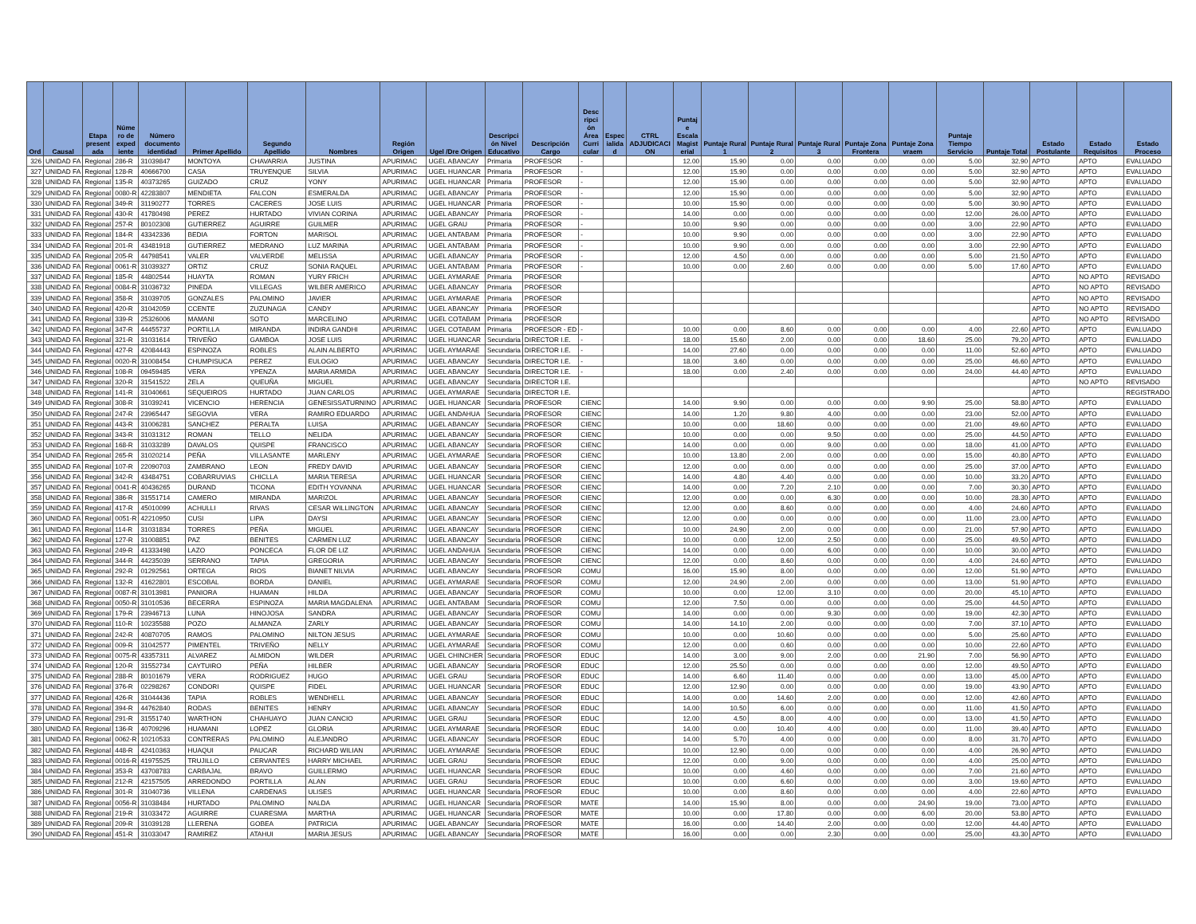| Ord | Causal | Etapa present ada | Núme ro de exped iente | Número documento identidad | Primer Apellido | Segundo Apellido | Nombres | Región Origen | Ugel /Dre Origen | Descripci ón Nivel Educativo | Descripción Cargo | Desc ripci ón Área Curri cular | Espec ialida d | CTRL ADJUDICACI ON | Puntaj e Escala Magist erial | Puntaje Rural 1 | Puntaje Rural 2 | Puntaje Rural 3 | Puntaje Zona Frontera | Puntaje Zona vraem | Puntaje Tiempo Servicio | Puntaje Total | Estado Postulante | Estado Requisitos | Estado Proceso |
| --- | --- | --- | --- | --- | --- | --- | --- | --- | --- | --- | --- | --- | --- | --- | --- | --- | --- | --- | --- | --- | --- | --- | --- | --- | --- |
| 326 | UNIDAD FA | Regional | 286-R | 31039847 | MONTOYA | CHAVARRIA | JUSTINA | APURIMAC | UGEL ABANCAY | Primaria | PROFESOR | - | | | 12.00 | 15.90 | 0.00 | 0.00 | 0.00 | 0.00 | 5.00 | 32.90 | APTO | APTO | EVALUADO |
| 327 | UNIDAD FA | Regional | 128-R | 40666700 | CASA | TRUYENQUE | SILVIA | APURIMAC | UGEL HUANCAR | Primaria | PROFESOR | - | | | 12.00 | 15.90 | 0.00 | 0.00 | 0.00 | 0.00 | 5.00 | 32.90 | APTO | APTO | EVALUADO |
| 328 | UNIDAD FA | Regional | 135-R | 40373265 | GUIZADO | CRUZ | YONY | APURIMAC | UGEL HUANCAR | Primaria | PROFESOR | - | | | 12.00 | 15.90 | 0.00 | 0.00 | 0.00 | 0.00 | 5.00 | 32.90 | APTO | APTO | EVALUADO |
| 329 | UNIDAD FA | Regional | 0080-R | 42283807 | MENDIETA | FALCON | ESMERALDA | APURIMAC | UGEL ABANCAY | Primaria | PROFESOR | - | | | 12.00 | 15.90 | 0.00 | 0.00 | 0.00 | 0.00 | 5.00 | 32.90 | APTO | APTO | EVALUADO |
| 330 | UNIDAD FA | Regional | 349-R | 31190277 | TORRES | CACERES | JOSE LUIS | APURIMAC | UGEL HUANCAR | Primaria | PROFESOR | - | | | 10.00 | 15.90 | 0.00 | 0.00 | 0.00 | 0.00 | 5.00 | 30.90 | APTO | APTO | EVALUADO |
| 331 | UNIDAD FA | Regional | 430-R | 41780498 | PEREZ | HURTADO | VIVIAN CORINA | APURIMAC | UGEL ABANCAY | Primaria | PROFESOR | - | | | 14.00 | 0.00 | 0.00 | 0.00 | 0.00 | 0.00 | 12.00 | 26.00 | APTO | APTO | EVALUADO |
| 332 | UNIDAD FA | Regional | 257-R | 80102308 | GUTIERREZ | AGUIRRE | GUILMER | APURIMAC | UGEL GRAU | Primaria | PROFESOR | - | | | 10.00 | 9.90 | 0.00 | 0.00 | 0.00 | 0.00 | 3.00 | 22.90 | APTO | APTO | EVALUADO |
| 333 | UNIDAD FA | Regional | 184-R | 43342336 | BEDIA | FORTON | MARISOL | APURIMAC | UGEL ANTABAM | Primaria | PROFESOR | - | | | 10.00 | 9.90 | 0.00 | 0.00 | 0.00 | 0.00 | 3.00 | 22.90 | APTO | APTO | EVALUADO |
| 334 | UNIDAD FA | Regional | 201-R | 43481918 | GUTIERREZ | MEDRANO | LUZ MARINA | APURIMAC | UGEL ANTABAM | Primaria | PROFESOR | - | | | 10.00 | 9.90 | 0.00 | 0.00 | 0.00 | 0.00 | 3.00 | 22.90 | APTO | APTO | EVALUADO |
| 335 | UNIDAD FA | Regional | 205-R | 44798541 | VALER | VALVERDE | MELISSA | APURIMAC | UGEL ABANCAY | Primaria | PROFESOR | - | | | 12.00 | 4.50 | 0.00 | 0.00 | 0.00 | 0.00 | 5.00 | 21.50 | APTO | APTO | EVALUADO |
| 336 | UNIDAD FA | Regional | 0061-R | 31039327 | ORTIZ | CRUZ | SONIA RAQUEL | APURIMAC | UGEL ANTABAM | Primaria | PROFESOR | - | | | 10.00 | 0.00 | 2.60 | 0.00 | 0.00 | 0.00 | 5.00 | 17.60 | APTO | APTO | EVALUADO |
| 337 | UNIDAD FA | Regional | 185-R | 44802544 | HUAYTA | ROMAN | YURY FRICH | APURIMAC | UGEL AYMARAE | Primaria | PROFESOR | | | | | | | | | | | | APTO | NO APTO | REVISADO |
| 338 | UNIDAD FA | Regional | 0084-R | 31036732 | PINEDA | VILLEGAS | WILBER AMERICO | APURIMAC | UGEL ABANCAY | Primaria | PROFESOR | | | | | | | | | | | | APTO | NO APTO | REVISADO |
| 339 | UNIDAD FA | Regional | 358-R | 31039705 | GONZALES | PALOMINO | JAVIER | APURIMAC | UGEL AYMARAE | Primaria | PROFESOR | | | | | | | | | | | | APTO | NO APTO | REVISADO |
| 340 | UNIDAD FA | Regional | 420-R | 31042059 | CCENTE | ZUZUNAGA | CANDY | APURIMAC | UGEL ABANCAY | Primaria | PROFESOR | | | | | | | | | | | | APTO | NO APTO | REVISADO |
| 341 | UNIDAD FA | Regional | 339-R | 25326006 | MAMANI | SOTO | MARCELINO | APURIMAC | UGEL COTABAM | Primaria | PROFESOR | | | | | | | | | | | | APTO | NO APTO | REVISADO |
| 342 | UNIDAD FA | Regional | 347-R | 44455737 | PORTILLA | MIRANDA | INDIRA GANDHI | APURIMAC | UGEL COTABAM | Primaria | PROFESOR - ED | - | | | 10.00 | 0.00 | 8.60 | 0.00 | 0.00 | 0.00 | 4.00 | 22.60 | APTO | APTO | EVALUADO |
| 343 | UNIDAD FA | Regional | 321-R | 31031614 | TRIVEÑO | GAMBOA | JOSE LUIS | APURIMAC | UGEL HUANCAR | Secundaria | DIRECTOR I.E. | - | | | 18.00 | 15.60 | 2.00 | 0.00 | 0.00 | 18.60 | 25.00 | 79.20 | APTO | APTO | EVALUADO |
| 344 | UNIDAD FA | Regional | 427-R | 42084443 | ESPINOZA | ROBLES | ALAIN ALBERTO | APURIMAC | UGEL AYMARAE | Secundaria | DIRECTOR I.E. | - | | | 14.00 | 27.60 | 0.00 | 0.00 | 0.00 | 0.00 | 11.00 | 52.60 | APTO | APTO | EVALUADO |
| 345 | UNIDAD FA | Regional | 0020-R | 31008454 | CHUMPISUCA | PEREZ | EULOGIO | APURIMAC | UGEL ABANCAY | Secundaria | DIRECTOR I.E. | - | | | 18.00 | 3.60 | 0.00 | 0.00 | 0.00 | 0.00 | 25.00 | 46.60 | APTO | APTO | EVALUADO |
| 346 | UNIDAD FA | Regional | 108-R | 09459485 | VERA | YPENZA | MARIA ARMIDA | APURIMAC | UGEL ABANCAY | Secundaria | DIRECTOR I.E. | - | | | 18.00 | 0.00 | 2.40 | 0.00 | 0.00 | 0.00 | 24.00 | 44.40 | APTO | APTO | EVALUADO |
| 347 | UNIDAD FA | Regional | 320-R | 31541522 | ZELA | QUEUÑA | MIGUEL | APURIMAC | UGEL ABANCAY | Secundaria | DIRECTOR I.E. | | | | | | | | | | | | APTO | NO APTO | REVISADO |
| 348 | UNIDAD FA | Regional | 141-R | 31040661 | SEQUEIROS | HURTADO | JUAN CARLOS | APURIMAC | UGEL AYMARAE | Secundaria | DIRECTOR I.E. | | | | | | | | | | | | APTO | | REGISTRADO |
| 349 | UNIDAD FA | Regional | 308-R | 31039241 | VICENCIO | HERENCIA | GENESISSATURNINO | APURIMAC | UGEL HUANCAR | Secundaria | PROFESOR | CIENC | | | 14.00 | 9.90 | 0.00 | 0.00 | 0.00 | 9.90 | 25.00 | 58.80 | APTO | APTO | EVALUADO |
| 350 | UNIDAD FA | Regional | 247-R | 23965447 | SEGOVIA | VERA | RAMIRO EDUARDO | APURIMAC | UGEL ANDAHUA | Secundaria | PROFESOR | CIENC | | | 14.00 | 1.20 | 9.80 | 4.00 | 0.00 | 0.00 | 23.00 | 52.00 | APTO | APTO | EVALUADO |
| 351 | UNIDAD FA | Regional | 443-R | 31006281 | SANCHEZ | PERALTA | LUISA | APURIMAC | UGEL ABANCAY | Secundaria | PROFESOR | CIENC | | | 10.00 | 0.00 | 18.60 | 0.00 | 0.00 | 0.00 | 21.00 | 49.60 | APTO | APTO | EVALUADO |
| 352 | UNIDAD FA | Regional | 343-R | 31031312 | ROMAN | TELLO | NELIDA | APURIMAC | UGEL ABANCAY | Secundaria | PROFESOR | CIENC | | | 10.00 | 0.00 | 0.00 | 9.50 | 0.00 | 0.00 | 25.00 | 44.50 | APTO | APTO | EVALUADO |
| 353 | UNIDAD FA | Regional | 168-R | 31033289 | DAVALOS | QUISPE | FRANCISCO | APURIMAC | UGEL ABANCAY | Secundaria | PROFESOR | CIENC | | | 14.00 | 0.00 | 0.00 | 9.00 | 0.00 | 0.00 | 18.00 | 41.00 | APTO | APTO | EVALUADO |
| 354 | UNIDAD FA | Regional | 265-R | 31020214 | PEÑA | VILLASANTE | MARLENY | APURIMAC | UGEL AYMARAE | Secundaria | PROFESOR | CIENC | | | 10.00 | 13.80 | 2.00 | 0.00 | 0.00 | 0.00 | 15.00 | 40.80 | APTO | APTO | EVALUADO |
| 355 | UNIDAD FA | Regional | 107-R | 22090703 | ZAMBRANO | LEON | FREDY DAVID | APURIMAC | UGEL ABANCAY | Secundaria | PROFESOR | CIENC | | | 12.00 | 0.00 | 0.00 | 0.00 | 0.00 | 0.00 | 25.00 | 37.00 | APTO | APTO | EVALUADO |
| 356 | UNIDAD FA | Regional | 342-R | 43484751 | COBARRUVIAS | CHICLLA | MARIA TERESA | APURIMAC | UGEL HUANCAR | Secundaria | PROFESOR | CIENC | | | 14.00 | 4.80 | 4.40 | 0.00 | 0.00 | 0.00 | 10.00 | 33.20 | APTO | APTO | EVALUADO |
| 357 | UNIDAD FA | Regional | 0041-R | 40436265 | DURAND | TICONA | EDITH YOVANNA | APURIMAC | UGEL HUANCAR | Secundaria | PROFESOR | CIENC | | | 14.00 | 0.00 | 7.20 | 2.10 | 0.00 | 0.00 | 7.00 | 30.30 | APTO | APTO | EVALUADO |
| 358 | UNIDAD FA | Regional | 386-R | 31551714 | CAMERO | MIRANDA | MARIZOL | APURIMAC | UGEL ABANCAY | Secundaria | PROFESOR | CIENC | | | 12.00 | 0.00 | 0.00 | 6.30 | 0.00 | 0.00 | 10.00 | 28.30 | APTO | APTO | EVALUADO |
| 359 | UNIDAD FA | Regional | 417-R | 45010099 | ACHULLI | RIVAS | CESAR WILLINGTON | APURIMAC | UGEL ABANCAY | Secundaria | PROFESOR | CIENC | | | 12.00 | 0.00 | 8.60 | 0.00 | 0.00 | 0.00 | 4.00 | 24.60 | APTO | APTO | EVALUADO |
| 360 | UNIDAD FA | Regional | 0051-R | 42210950 | CUSI | LIPA | DAYSI | APURIMAC | UGEL ABANCAY | Secundaria | PROFESOR | CIENC | | | 12.00 | 0.00 | 0.00 | 0.00 | 0.00 | 0.00 | 11.00 | 23.00 | APTO | APTO | EVALUADO |
| 361 | UNIDAD FA | Regional | 114-R | 31031834 | TORRES | PEÑA | MIGUEL | APURIMAC | UGEL ABANCAY | Secundaria | PROFESOR | CIENC | | | 10.00 | 24.90 | 2.00 | 0.00 | 0.00 | 0.00 | 21.00 | 57.90 | APTO | APTO | EVALUADO |
| 362 | UNIDAD FA | Regional | 127-R | 31008851 | PAZ | BENITES | CARMEN LUZ | APURIMAC | UGEL ABANCAY | Secundaria | PROFESOR | CIENC | | | 10.00 | 0.00 | 12.00 | 2.50 | 0.00 | 0.00 | 25.00 | 49.50 | APTO | APTO | EVALUADO |
| 363 | UNIDAD FA | Regional | 249-R | 41333498 | LAZO | PONCECA | FLOR DE LIZ | APURIMAC | UGEL ANDAHUA | Secundaria | PROFESOR | CIENC | | | 14.00 | 0.00 | 0.00 | 6.00 | 0.00 | 0.00 | 10.00 | 30.00 | APTO | APTO | EVALUADO |
| 364 | UNIDAD FA | Regional | 344-R | 44235039 | SERRANO | TAPIA | GREGORIA | APURIMAC | UGEL ABANCAY | Secundaria | PROFESOR | CIENC | | | 12.00 | 0.00 | 8.60 | 0.00 | 0.00 | 0.00 | 4.00 | 24.60 | APTO | APTO | EVALUADO |
| 365 | UNIDAD FA | Regional | 292-R | 01292561 | ORTEGA | RIOS | BIANET NILVIA | APURIMAC | UGEL ABANCAY | Secundaria | PROFESOR | COMU | | | 16.00 | 15.90 | 8.00 | 0.00 | 0.00 | 0.00 | 12.00 | 51.90 | APTO | APTO | EVALUADO |
| 366 | UNIDAD FA | Regional | 132-R | 41622801 | ESCOBAL | BORDA | DANIEL | APURIMAC | UGEL AYMARAE | Secundaria | PROFESOR | COMU | | | 12.00 | 24.90 | 2.00 | 0.00 | 0.00 | 0.00 | 13.00 | 51.90 | APTO | APTO | EVALUADO |
| 367 | UNIDAD FA | Regional | 0087-R | 31013981 | PANIORA | HUAMAN | HILDA | APURIMAC | UGEL ABANCAY | Secundaria | PROFESOR | COMU | | | 10.00 | 0.00 | 12.00 | 3.10 | 0.00 | 0.00 | 20.00 | 45.10 | APTO | APTO | EVALUADO |
| 368 | UNIDAD FA | Regional | 0050-R | 31010536 | BECERRA | ESPINOZA | MARIA MAGDALENA | APURIMAC | UGEL ANTABAM | Secundaria | PROFESOR | COMU | | | 12.00 | 7.50 | 0.00 | 0.00 | 0.00 | 0.00 | 25.00 | 44.50 | APTO | APTO | EVALUADO |
| 369 | UNIDAD FA | Regional | 179-R | 23946713 | LUNA | HINOJOSA | SANDRA | APURIMAC | UGEL ABANCAY | Secundaria | PROFESOR | COMU | | | 14.00 | 0.00 | 0.00 | 9.30 | 0.00 | 0.00 | 19.00 | 42.30 | APTO | APTO | EVALUADO |
| 370 | UNIDAD FA | Regional | 110-R | 10235588 | POZO | ALMANZA | ZARLY | APURIMAC | UGEL ABANCAY | Secundaria | PROFESOR | COMU | | | 14.00 | 14.10 | 2.00 | 0.00 | 0.00 | 0.00 | 7.00 | 37.10 | APTO | APTO | EVALUADO |
| 371 | UNIDAD FA | Regional | 242-R | 40870705 | RAMOS | PALOMINO | NILTON JESUS | APURIMAC | UGEL AYMARAE | Secundaria | PROFESOR | COMU | | | 10.00 | 0.00 | 10.60 | 0.00 | 0.00 | 0.00 | 5.00 | 25.60 | APTO | APTO | EVALUADO |
| 372 | UNIDAD FA | Regional | 009-R | 31042577 | PIMENTEL | TRIVEÑO | NELLY | APURIMAC | UGEL AYMARAE | Secundaria | PROFESOR | COMU | | | 12.00 | 0.00 | 0.60 | 0.00 | 0.00 | 0.00 | 10.00 | 22.60 | APTO | APTO | EVALUADO |
| 373 | UNIDAD FA | Regional | 0075-R | 43357311 | ALVAREZ | ALMIDON | WILDER | APURIMAC | UGEL CHINCHER | Secundaria | PROFESOR | EDUC | | | 14.00 | 3.00 | 9.00 | 2.00 | 0.00 | 21.90 | 7.00 | 56.90 | APTO | APTO | EVALUADO |
| 374 | UNIDAD FA | Regional | 120-R | 31552734 | CAYTUIRO | PEÑA | HILBER | APURIMAC | UGEL ABANCAY | Secundaria | PROFESOR | EDUC | | | 12.00 | 25.50 | 0.00 | 0.00 | 0.00 | 0.00 | 12.00 | 49.50 | APTO | APTO | EVALUADO |
| 375 | UNIDAD FA | Regional | 288-R | 80101679 | VERA | RODRIGUEZ | HUGO | APURIMAC | UGEL GRAU | Secundaria | PROFESOR | EDUC | | | 14.00 | 6.60 | 11.40 | 0.00 | 0.00 | 0.00 | 13.00 | 45.00 | APTO | APTO | EVALUADO |
| 376 | UNIDAD FA | Regional | 376-R | 02298267 | CONDORI | QUISPE | FIDEL | APURIMAC | UGEL HUANCAR | Secundaria | PROFESOR | EDUC | | | 12.00 | 12.90 | 0.00 | 0.00 | 0.00 | 0.00 | 19.00 | 43.90 | APTO | APTO | EVALUADO |
| 377 | UNIDAD FA | Regional | 426-R | 31044436 | TAPIA | ROBLES | WENDHELL | APURIMAC | UGEL ABANCAY | Secundaria | PROFESOR | EDUC | | | 14.00 | 0.00 | 14.60 | 2.00 | 0.00 | 0.00 | 12.00 | 42.60 | APTO | APTO | EVALUADO |
| 378 | UNIDAD FA | Regional | 394-R | 44762840 | RODAS | BENITES | HENRY | APURIMAC | UGEL ABANCAY | Secundaria | PROFESOR | EDUC | | | 14.00 | 10.50 | 6.00 | 0.00 | 0.00 | 0.00 | 11.00 | 41.50 | APTO | APTO | EVALUADO |
| 379 | UNIDAD FA | Regional | 291-R | 31551740 | WARTHON | CHAHUAYO | JUAN CANCIO | APURIMAC | UGEL GRAU | Secundaria | PROFESOR | EDUC | | | 12.00 | 4.50 | 8.00 | 4.00 | 0.00 | 0.00 | 13.00 | 41.50 | APTO | APTO | EVALUADO |
| 380 | UNIDAD FA | Regional | 136-R | 40709296 | HUAMANI | LOPEZ | GLORIA | APURIMAC | UGEL AYMARAE | Secundaria | PROFESOR | EDUC | | | 14.00 | 0.00 | 10.40 | 4.00 | 0.00 | 0.00 | 11.00 | 39.40 | APTO | APTO | EVALUADO |
| 381 | UNIDAD FA | Regional | 0062-R | 10210533 | CONTRERAS | PALOMINO | ALEJANDRO | APURIMAC | UGEL ABANCAY | Secundaria | PROFESOR | EDUC | | | 14.00 | 5.70 | 4.00 | 0.00 | 0.00 | 0.00 | 8.00 | 31.70 | APTO | APTO | EVALUADO |
| 382 | UNIDAD FA | Regional | 448-R | 42410363 | HUAQUI | PAUCAR | RICHARD WILIAN | APURIMAC | UGEL AYMARAE | Secundaria | PROFESOR | EDUC | | | 10.00 | 12.90 | 0.00 | 0.00 | 0.00 | 0.00 | 4.00 | 26.90 | APTO | APTO | EVALUADO |
| 383 | UNIDAD FA | Regional | 0016-R | 41975525 | TRUJILLO | CERVANTES | HARRY MICHAEL | APURIMAC | UGEL GRAU | Secundaria | PROFESOR | EDUC | | | 12.00 | 0.00 | 9.00 | 0.00 | 0.00 | 0.00 | 4.00 | 25.00 | APTO | APTO | EVALUADO |
| 384 | UNIDAD FA | Regional | 353-R | 43708783 | CARBAJAL | BRAVO | GUILLERMO | APURIMAC | UGEL HUANCAR | Secundaria | PROFESOR | EDUC | | | 10.00 | 0.00 | 4.60 | 0.00 | 0.00 | 0.00 | 7.00 | 21.60 | APTO | APTO | EVALUADO |
| 385 | UNIDAD FA | Regional | 212-R | 42157505 | ARREDONDO | PORTILLA | ALAN | APURIMAC | UGEL GRAU | Secundaria | PROFESOR | EDUC | | | 10.00 | 0.00 | 6.60 | 0.00 | 0.00 | 0.00 | 3.00 | 19.60 | APTO | APTO | EVALUADO |
| 386 | UNIDAD FA | Regional | 301-R | 31040736 | VILLENA | CARDENAS | ULISES | APURIMAC | UGEL HUANCAR | Secundaria | PROFESOR | EDUC | | | 10.00 | 0.00 | 8.60 | 0.00 | 0.00 | 0.00 | 4.00 | 22.60 | APTO | APTO | EVALUADO |
| 387 | UNIDAD FA | Regional | 0056-R | 31038484 | HURTADO | PALOMINO | NALDA | APURIMAC | UGEL HUANCAR | Secundaria | PROFESOR | MATE | | | 14.00 | 15.90 | 8.00 | 0.00 | 0.00 | 24.90 | 19.00 | 73.00 | APTO | APTO | EVALUADO |
| 388 | UNIDAD FA | Regional | 219-R | 31033472 | AGUIRRE | CUARESMA | MARTHA | APURIMAC | UGEL HUANCAR | Secundaria | PROFESOR | MATE | | | 10.00 | 0.00 | 17.80 | 0.00 | 0.00 | 6.00 | 20.00 | 53.80 | APTO | APTO | EVALUADO |
| 389 | UNIDAD FA | Regional | 209-R | 31039128 | LLERENA | GOBEA | PATRICIA | APURIMAC | UGEL ABANCAY | Secundaria | PROFESOR | MATE | | | 16.00 | 0.00 | 14.40 | 2.00 | 0.00 | 0.00 | 12.00 | 44.40 | APTO | APTO | EVALUADO |
| 390 | UNIDAD FA | Regional | 451-R | 31033047 | RAMIREZ | ATAHUI | MARIA JESUS | APURIMAC | UGEL ABANCAY | Secundaria | PROFESOR | MATE | | | 16.00 | 0.00 | 0.00 | 2.30 | 0.00 | 0.00 | 25.00 | 43.30 | APTO | APTO | EVALUADO |